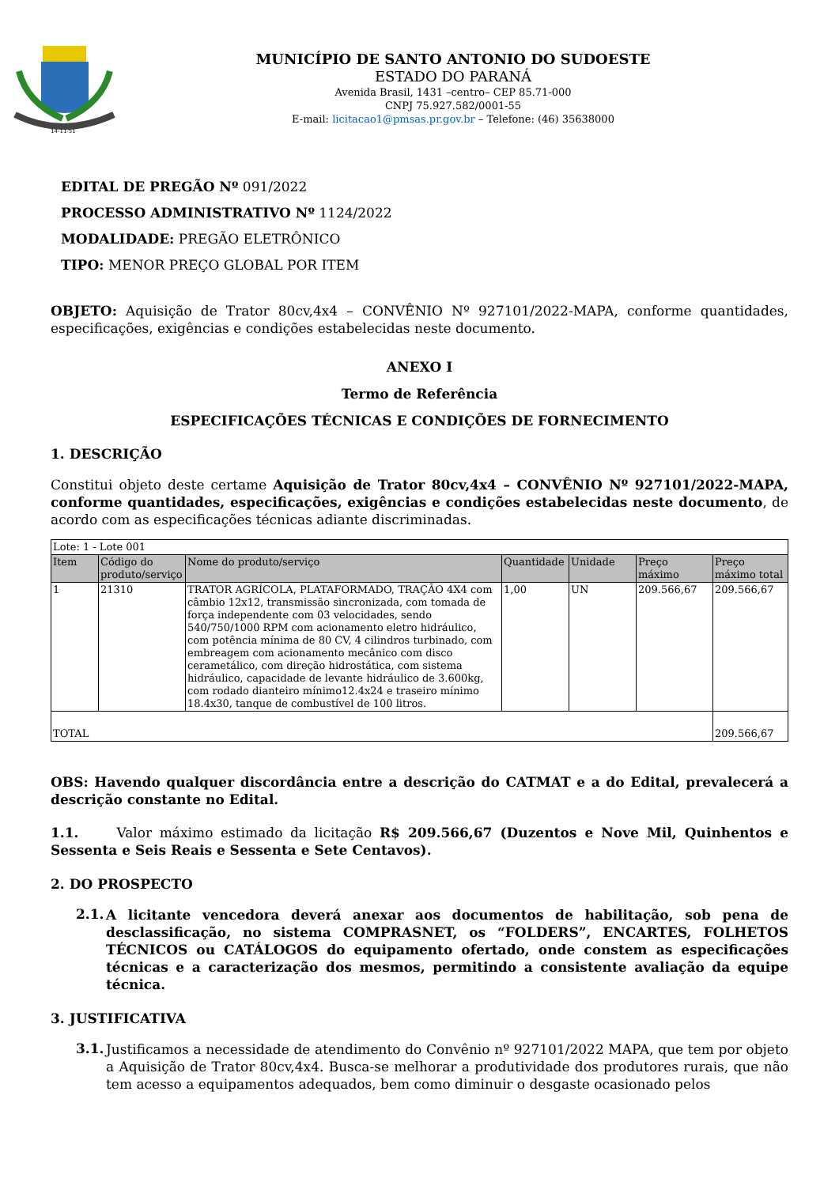14-11-51
MUNICÍPIO DE SANTO ANTONIO DO SUDOESTE
ESTADO DO PARANÁ
Avenida Brasil, 1431 –centro– CEP 85.71-000
CNPJ 75.927.582/0001-55
E-mail: licitacao1@pmsas.pr.gov.br – Telefone: (46) 35638000
EDITAL DE PREGÃO Nº 091/2022
PROCESSO ADMINISTRATIVO Nº 1124/2022
MODALIDADE: PREGÃO ELETRÔNICO
TIPO: MENOR PREÇO GLOBAL POR ITEM
OBJETO: Aquisição de Trator 80cv,4x4 – CONVÊNIO Nº 927101/2022-MAPA, conforme quantidades, especificações, exigências e condições estabelecidas neste documento.
ANEXO I
Termo de Referência
ESPECIFICAÇÕES TÉCNICAS E CONDIÇÕES DE FORNECIMENTO
1. DESCRIÇÃO
Constitui objeto deste certame Aquisição de Trator 80cv,4x4 – CONVÊNIO Nº 927101/2022-MAPA, conforme quantidades, especificações, exigências e condições estabelecidas neste documento, de acordo com as especificações técnicas adiante discriminadas.
| Lote: 1 - Lote 001 | | | | | | |
| Item | Código do produto/serviço | Nome do produto/serviço | Quantidade | Unidade | Preço máximo | Preço máximo total |
| 1 | 21310 | TRATOR AGRÍCOLA, PLATAFORMADO, TRAÇÃO 4X4 com câmbio 12x12, transmissão sincronizada, com tomada de força independente com 03 velocidades, sendo 540/750/1000 RPM com acionamento eletro hidráulico, com potência mínima de 80 CV, 4 cilindros turbinado, com embreagem com acionamento mecânico com disco cerametálico, com direção hidrostática, com sistema hidráulico, capacidade de levante hidráulico de 3.600kg, com rodado dianteiro mínimo12.4x24 e traseiro mínimo 18.4x30, tanque de combustível de 100 litros. | 1,00 | UN | 209.566,67 | 209.566,67 |
| TOTAL | | | | | | 209.566,67 |
OBS: Havendo qualquer discordância entre a descrição do CATMAT e a do Edital, prevalecerá a descrição constante no Edital.
1.1. Valor máximo estimado da licitação R$ 209.566,67 (Duzentos e Nove Mil, Quinhentos e Sessenta e Seis Reais e Sessenta e Sete Centavos).
2. DO PROSPECTO
2.1.
A licitante vencedora deverá anexar aos documentos de habilitação, sob pena de desclassificação, no sistema COMPRASNET, os “FOLDERS”, ENCARTES, FOLHETOS TÉCNICOS ou CATÁLOGOS do equipamento ofertado, onde constem as especificações técnicas e a caracterização dos mesmos, permitindo a consistente avaliação da equipe técnica.
3. JUSTIFICATIVA
3.1.
Justificamos a necessidade de atendimento do Convênio nº 927101/2022 MAPA, que tem por objeto a Aquisição de Trator 80cv,4x4. Busca-se melhorar a produtividade dos produtores rurais, que não tem acesso a equipamentos adequados, bem como diminuir o desgaste ocasionado pelos